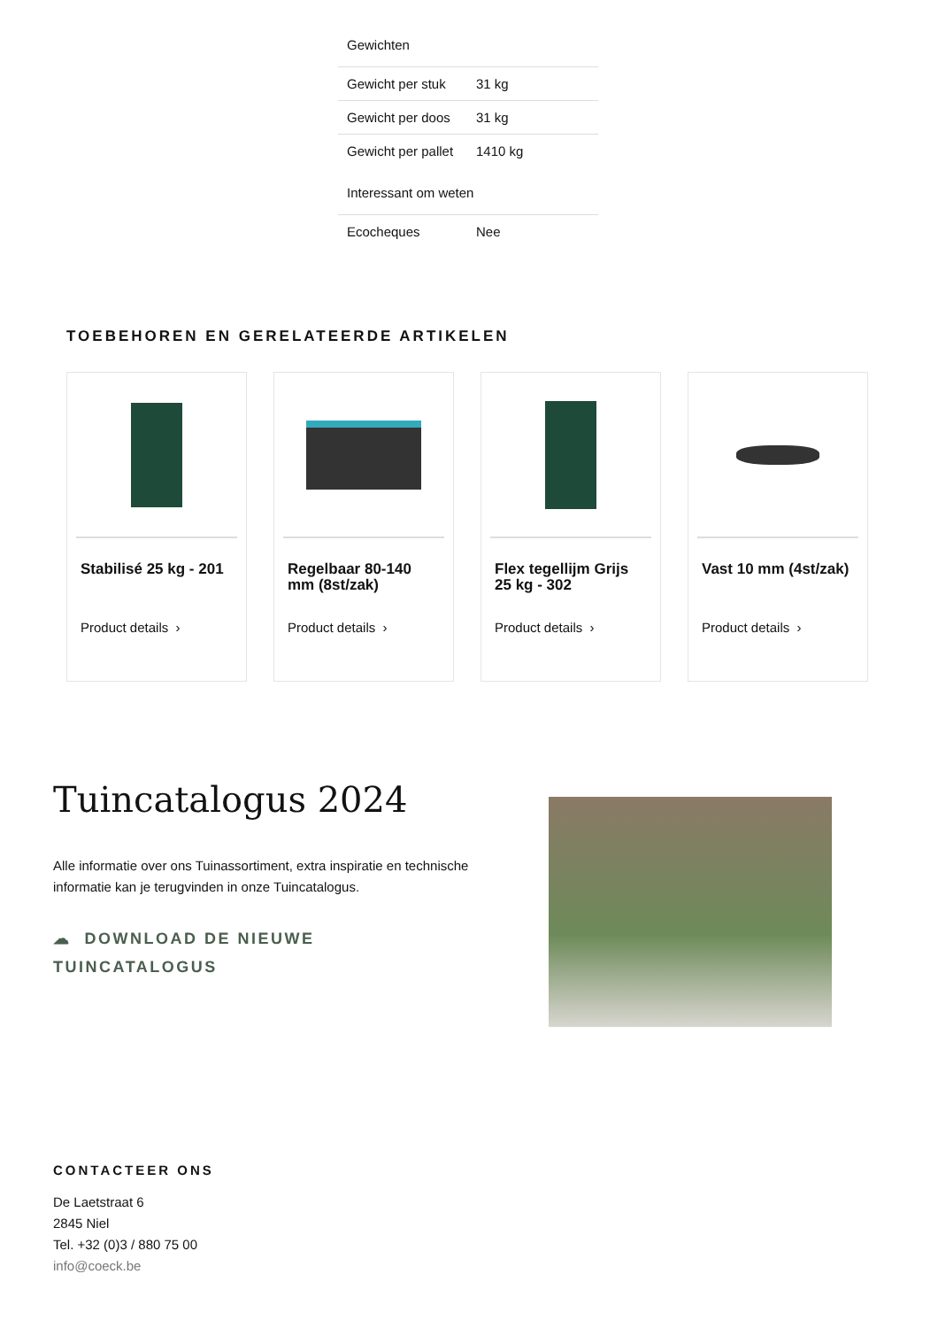Gewichten
| Gewicht per stuk | 31 kg |
| Gewicht per doos | 31 kg |
| Gewicht per pallet | 1410 kg |
Interessant om weten
| Ecocheques | Nee |
TOEBEHOREN EN GERELATEERDE ARTIKELEN
Stabilisé 25 kg - 201
Product details ›
Regelbaar 80-140 mm (8st/zak)
Product details ›
Flex tegellijm Grijs 25 kg - 302
Product details ›
Vast 10 mm (4st/zak)
Product details ›
Tuincatalogus 2024
Alle informatie over ons Tuinassortiment, extra inspiratie en technische informatie kan je terugvinden in onze Tuincatalogus.
☁ DOWNLOAD DE NIEUWE
TUINCATALOGUS
CONTACTEER ONS
De Laetstraat 6
2845 Niel
Tel. +32 (0)3 / 880 75 00
info@coeck.be